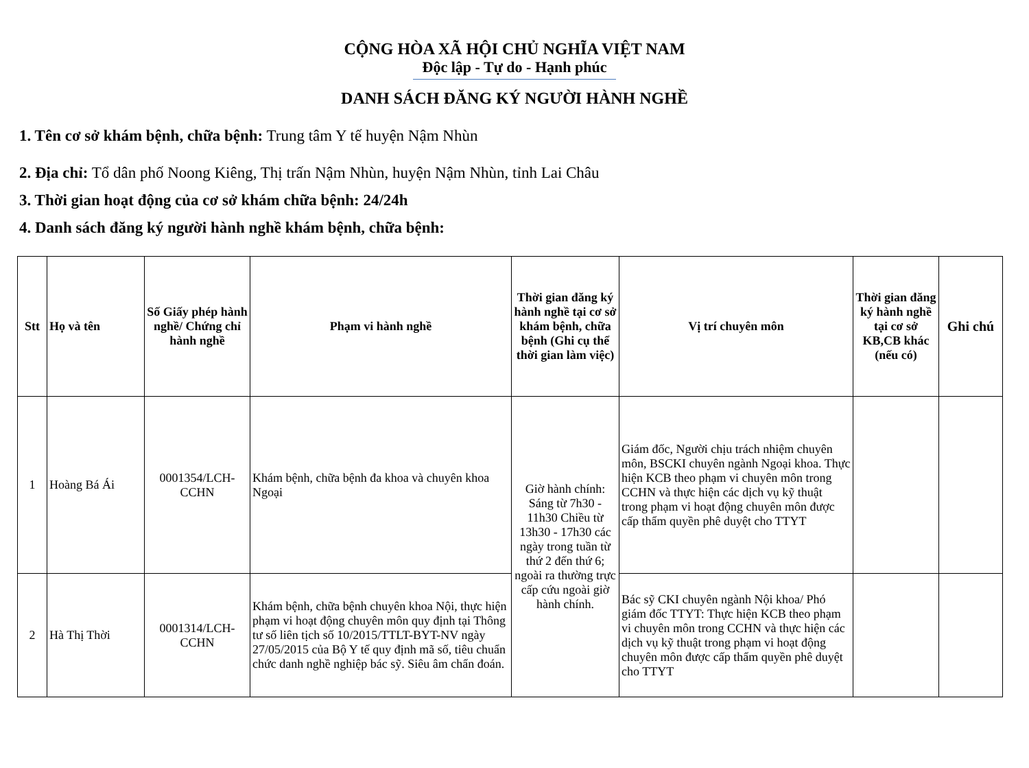CỘNG HÒA XÃ HỘI CHỦ NGHĨA VIỆT NAM
Độc lập - Tự do - Hạnh phúc
DANH SÁCH ĐĂNG KÝ NGƯỜI HÀNH NGHỀ
1. Tên cơ sở khám bệnh, chữa bệnh: Trung tâm Y tế huyện Nậm Nhùn
2. Địa chỉ: Tổ dân phố Noong Kiêng, Thị trấn Nậm Nhùn, huyện Nậm Nhùn, tỉnh Lai Châu
3. Thời gian hoạt động của cơ sở khám chữa bệnh: 24/24h
4. Danh sách đăng ký người hành nghề khám bệnh, chữa bệnh:
| Stt | Họ và tên | Số Giấy phép hành nghề/ Chứng chỉ hành nghề | Phạm vi hành nghề | Thời gian đăng ký hành nghề tại cơ sở khám bệnh, chữa bệnh (Ghi cụ thể thời gian làm việc) | Vị trí chuyên môn | Thời gian đăng ký hành nghề tại cơ sở KB,CB khác (nếu có) | Ghi chú |
| --- | --- | --- | --- | --- | --- | --- | --- |
| 1 | Hoàng Bá Ái | 0001354/LCH-CCHN | Khám bệnh, chữa bệnh đa khoa và chuyên khoa Ngoại | Giờ hành chính: Sáng từ 7h30 - 11h30 Chiều từ 13h30 - 17h30 các ngày trong tuần từ thứ 2 đến thứ 6; ngoài ra thường trực cấp cứu ngoài giờ hành chính. | Giám đốc, Người chịu trách nhiệm chuyên môn, BSCKI chuyên ngành Ngoại khoa. Thực hiện KCB theo phạm vi chuyên môn trong CCHN và thực hiện các dịch vụ kỹ thuật trong phạm vi hoạt động chuyên môn được cấp thẩm quyền phê duyệt cho TTYT | | |
| 2 | Hà Thị Thời | 0001314/LCH-CCHN | Khám bệnh, chữa bệnh chuyên khoa Nội, thực hiện phạm vi hoạt động chuyên môn quy định tại Thông tư số liên tịch số 10/2015/TTLT-BYT-NV ngày 27/05/2015 của Bộ Y tế quy định mã số, tiêu chuẩn chức danh nghề nghiệp bác sỹ. Siêu âm chẩn đoán. | | Bác sỹ CKI chuyên ngành Nội khoa/ Phó giám đốc TTYT: Thực hiện KCB theo phạm vi chuyên môn trong CCHN và thực hiện các dịch vụ kỹ thuật trong phạm vi hoạt động chuyên môn được cấp thẩm quyền phê duyệt cho TTYT | | |